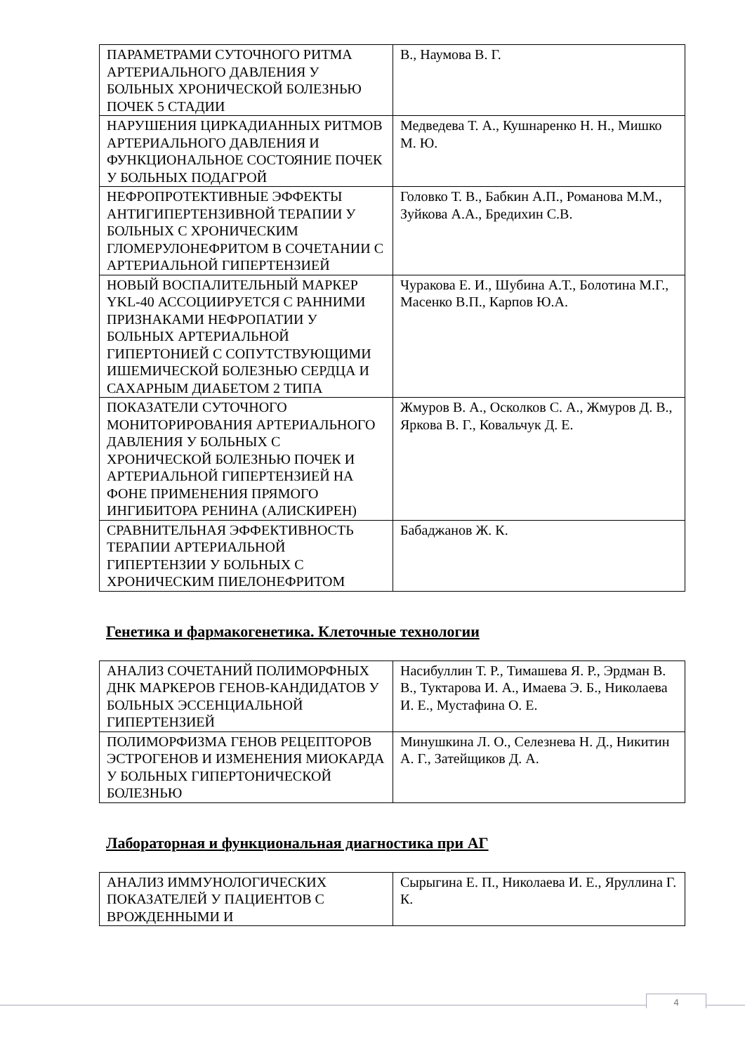| ПАРАМЕТРАМИ СУТОЧНОГО РИТМА АРТЕРИАЛЬНОГО ДАВЛЕНИЯ У БОЛЬНЫХ ХРОНИЧЕСКОЙ БОЛЕЗНЬЮ ПОЧЕК 5 СТАДИИ | В., Наумова В. Г. |
| НАРУШЕНИЯ ЦИРКАДИАННЫХ РИТМОВ АРТЕРИАЛЬНОГО ДАВЛЕНИЯ И ФУНКЦИОНАЛЬНОЕ СОСТОЯНИЕ ПОЧЕК У БОЛЬНЫХ ПОДАГРОЙ | Медведева Т. А., Кушнаренко Н. Н., Мишко М. Ю. |
| НЕФРОПРОТЕКТИВНЫЕ ЭФФЕКТЫ АНТИГИПЕРТЕНЗИВНОЙ ТЕРАПИИ У БОЛЬНЫХ С ХРОНИЧЕСКИМ ГЛОМЕРУЛОНЕФРИТОМ В СОЧЕТАНИИ С АРТЕРИАЛЬНОЙ ГИПЕРТЕНЗИЕЙ | Головко Т. В., Бабкин А.П., Романова М.М., Зуйкова А.А., Бредихин С.В. |
| НОВЫЙ ВОСПАЛИТЕЛЬНЫЙ МАРКЕР YKL-40 АССОЦИИРУЕТСЯ С РАННИМИ ПРИЗНАКАМИ НЕФРОПАТИИ У БОЛЬНЫХ АРТЕРИАЛЬНОЙ ГИПЕРТОНИЕЙ С СОПУТСТВУЮЩИМИ ИШЕМИЧЕСКОЙ БОЛЕЗНЬЮ СЕРДЦА И САХАРНЫМ ДИАБЕТОМ 2 ТИПА | Чуракова Е. И., Шубина А.Т., Болотина М.Г., Масенко В.П., Карпов Ю.А. |
| ПОКАЗАТЕЛИ СУТОЧНОГО МОНИТОРИРОВАНИЯ АРТЕРИАЛЬНОГО ДАВЛЕНИЯ У БОЛЬНЫХ С ХРОНИЧЕСКОЙ БОЛЕЗНЬЮ ПОЧЕК И АРТЕРИАЛЬНОЙ ГИПЕРТЕНЗИЕЙ НА ФОНЕ ПРИМЕНЕНИЯ ПРЯМОГО ИНГИБИТОРА РЕНИНА (АЛИСКИРЕН) | Жмуров В. А., Осколков С. А., Жмуров Д. В., Яркова В. Г., Ковальчук Д. Е. |
| СРАВНИТЕЛЬНАЯ ЭФФЕКТИВНОСТЬ ТЕРАПИИ АРТЕРИАЛЬНОЙ ГИПЕРТЕНЗИИ У БОЛЬНЫХ С ХРОНИЧЕСКИМ ПИЕЛОНЕФРИТОМ | Бабаджанов Ж. К. |
Генетика и фармакогенетика. Клеточные технологии
| АНАЛИЗ СОЧЕТАНИЙ ПОЛИМОРФНЫХ ДНК МАРКЕРОВ ГЕНОВ-КАНДИДАТОВ У БОЛЬНЫХ ЭССЕНЦИАЛЬНОЙ ГИПЕРТЕНЗИЕЙ | Насибуллин Т. Р., Тимашева Я. Р., Эрдман В. В., Туктарова И. А., Имаева Э. Б., Николаева И. Е., Мустафина О. Е. |
| ПОЛИМОРФИЗМА ГЕНОВ РЕЦЕПТОРОВ ЭСТРОГЕНОВ И ИЗМЕНЕНИЯ МИОКАРДА У БОЛЬНЫХ ГИПЕРТОНИЧЕСКОЙ БОЛЕЗНЬЮ | Минушкина Л. О., Селезнева Н. Д., Никитин А. Г., Затейщиков Д. А. |
Лабораторная и функциональная диагностика при АГ
| АНАЛИЗ ИММУНОЛОГИЧЕСКИХ ПОКАЗАТЕЛЕЙ У ПАЦИЕНТОВ С ВРОЖДЕННЫМИ И | Сырыгина Е. П., Николаева И. Е., Яруллина Г. К. |
4